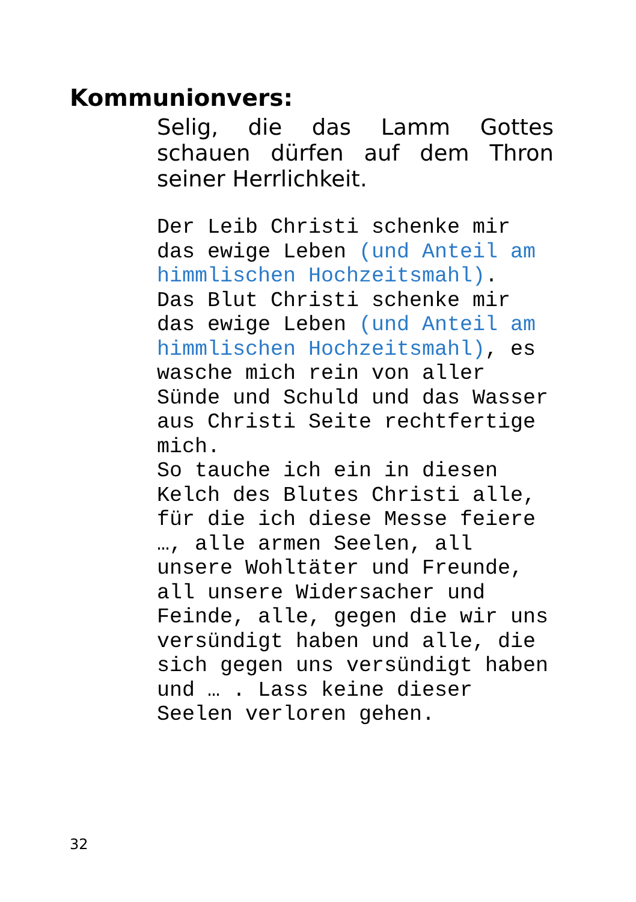Kommunionvers:
Selig, die das Lamm Gottes schauen dürfen auf dem Thron seiner Herrlichkeit.
Der Leib Christi schenke mir das ewige Leben (und Anteil am himmlischen Hochzeitsmahl). Das Blut Christi schenke mir das ewige Leben (und Anteil am himmlischen Hochzeitsmahl), es wasche mich rein von aller Sünde und Schuld und das Wasser aus Christi Seite rechtfertige mich. So tauche ich ein in diesen Kelch des Blutes Christi alle, für die ich diese Messe feiere …, alle armen Seelen, all unsere Wohltäter und Freunde, all unsere Widersacher und Feinde, alle, gegen die wir uns versündigt haben und alle, die sich gegen uns versündigt haben und … . Lass keine dieser Seelen verloren gehen.
32